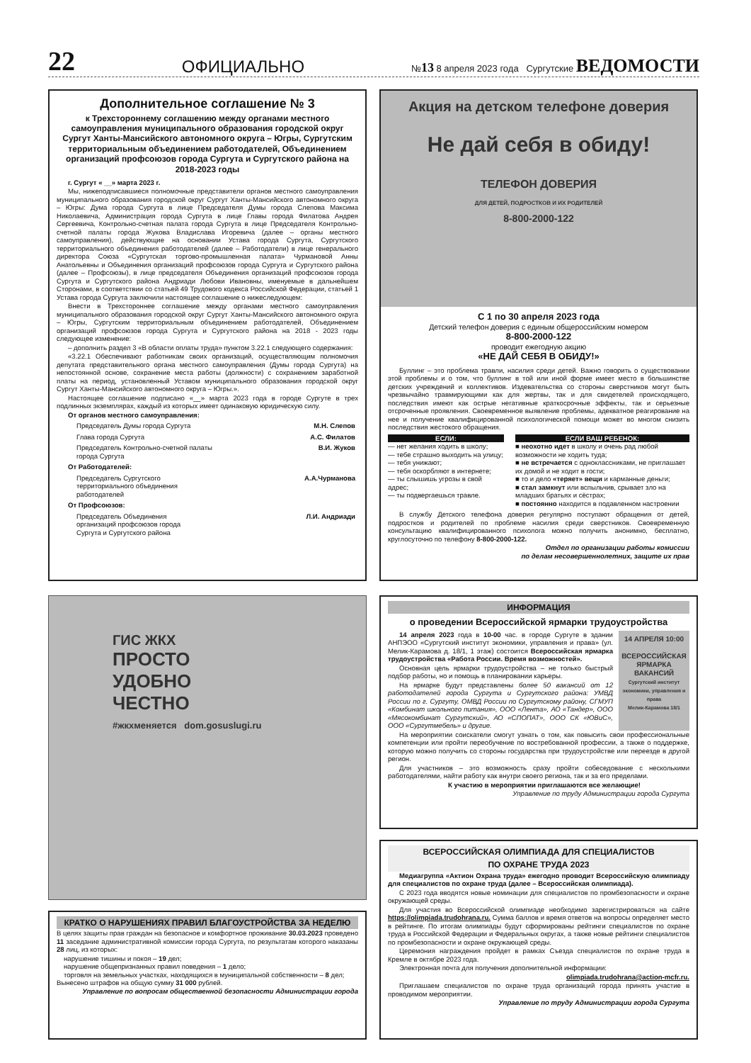22 ОФИЦИАЛЬНО №13 8 апреля 2023 года Сургутские ВЕДОМОСТИ
Дополнительное соглашение № 3
к Трехстороннему соглашению между органами местного самоуправления муниципального образования городской округ Сургут Ханты-Мансийского автономного округа – Югры, Сургутским территориальным объединением работодателей, Объединением организаций профсоюзов города Сургута и Сургутского района на 2018-2023 годы
г. Сургут « __» марта 2023 г.
Мы, нижеподписавшиеся полномочные представители органов местного самоуправления муниципального образования городской округ Сургут Ханты-Мансийского автономного округа – Югры: Дума города Сургута в лице Председателя Думы города Слепова Максима Николаевича, Администрация города Сургута в лице Главы города Филатова Андрея Сергеевича, Контрольно-счетная палата города Сургута в лице Председателя Контрольно-счетной палаты города Жукова Владислава Игоревича (далее – органы местного самоуправления), действующие на основании Устава города Сургута, Сургутского территориального объединения работодателей (далее – Работодатели) в лице генерального директора Союза «Сургутская торгово-промышленная палата» Чурмановой Анны Анатольевны и Объединения организаций профсоюзов города Сургута и Сургутского района (далее – Профсоюзы), в лице председателя Объединения организаций профсоюзов города Сургута и Сургутского района Андриади Любови Ивановны, именуемые в дальнейшем Сторонами, в соответствии со статьей 49 Трудового кодекса Российской Федерации, статьей 1 Устава города Сургута заключили настоящее соглашение о нижеследующем:
Внести в Трехстороннее соглашение между органами местного самоуправления муниципального образования городской округ Сургут Ханты-Мансийского автономного округа – Югры, Сургутским территориальным объединением работодателей, Объединением организаций профсоюзов города Сургута и Сургутского района на 2018 - 2023 годы следующее изменение:
– дополнить раздел 3 «В области оплаты труда» пунктом 3.22.1 следующего содержания:
«3.22.1 Обеспечивают работникам своих организаций, осуществляющим полномочия депутата представительного органа местного самоуправления (Думы города Сургута) на непостоянной основе, сохранение места работы (должности) с сохранением заработной платы на период, установленный Уставом муниципального образования городской округ Сургут Ханты-Мансийского автономного округа – Югры.».
Настоящее соглашение подписано «__» марта 2023 года в городе Сургуте в трех подлинных экземплярах, каждый из которых имеет одинаковую юридическую силу.
От органов местного самоуправления:
Председатель Думы города Сургута М.Н. Слепов
Глава города Сургута А.С. Филатов
Председатель Контрольно-счетной палаты
города Сургута В.И. Жуков
От Работодателей:
Председатель Сургутского
территориального объединения
работодателей А.А.Чурманова
От Профсоюзов:
Председатель Объединения
организаций профсоюзов города
Сургута и Сургутского района Л.И. Андриади
Акция на детском телефоне доверия
Не дай себя в обиду!
ТЕЛЕФОН ДОВЕРИЯ
ДЛЯ ДЕТЕЙ, ПОДРОСТКОВ И ИХ РОДИТЕЛЕЙ
8-800-2000-122
С 1 по 30 апреля 2023 года
Детский телефон доверия с единым общероссийским номером
8-800-2000-122
проводит ежегодную акцию
«НЕ ДАЙ СЕБЯ В ОБИДУ!»
Буллинг – это проблема травли, насилия среди детей. Важно говорить о существовании этой проблемы и о том, что буллинг в той или иной форме имеет место в большинстве детских учреждений и коллективов. Издевательства со стороны сверстников могут быть чрезвычайно травмирующими как для жертвы, так и для свидетелей происходящего, последствия имеют как острые негативные краткосрочные эффекты, так и серьезные отсроченные проявления. Своевременное выявление проблемы, адекватное реагирование на нее и получение квалифицированной психологической помощи может во многом снизить последствия жестокого обращения.
ЕСЛИ:
— нет желания ходить в школу;
— тебе страшно выходить на улицу;
— тебя унижают;
— тебя оскорбляют в интернете;
— ты слышишь угрозы в свой адрес;
— ты подвергаешься травле.
ЕСЛИ ВАШ РЕБЕНОК:
■ неохотно идет в школу и очень рад любой возможности не ходить туда;
■ не встречается с одноклассниками, не приглашает их домой и не ходит в гости;
■ то и дело «теряет» вещи и карманные деньги;
■ стал замкнут или вспыльчив, срывает зло на младших братьях и сёстрах;
■ постоянно находится в подавленном настроении
В службу Детского телефона доверия регулярно поступают обращения от детей, подростков и родителей по проблеме насилия среди сверстников. Своевременную консультацию квалифицированного психолога можно получить анонимно, бесплатно, круглосуточно по телефону 8-800-2000-122.
Отдел по организации работы комиссии
по делам несовершеннолетних, защите их прав
ГИС ЖКХ
ПРОСТО
УДОБНО
ЧЕСТНО
#жкхменяется dom.gosuslugi.ru
КРАТКО О НАРУШЕНИЯХ ПРАВИЛ БЛАГОУСТРОЙСТВА ЗА НЕДЕЛЮ
В целях защиты прав граждан на безопасное и комфортное проживание 30.03.2023 проведено 11 заседание административной комиссии города Сургута, по результатам которого наказаны 28 лиц, из которых:
нарушение тишины и покоя – 19 дел;
нарушение общепризнанных правил поведения – 1 дело;
торговля на земельных участках, находящихся в муниципальной собственности – 8 дел;
Вынесено штрафов на общую сумму 31 000 рублей.
Управление по вопросам общественной безопасности Администрации города
ИНФОРМАЦИЯ
о проведении Всероссийской ярмарки трудоустройства
14 апреля 2023 года в 10-00 час. в городе Сургуте в здании АНПЭОО «Сургутский институт экономики, управления и права» (ул. Мелик-Карамова д. 18/1, 1 этаж) состоится Всероссийская ярмарка трудоустройства «Работа России. Время возможностей».
Основная цель ярмарки трудоустройства – не только быстрый подбор работы, но и помощь в планировании карьеры.
На ярмарке будут представлены более 50 вакансий от 12 работодателей города Сургута и Сургутского района: УМВД России по г. Сургуту, ОМВД России по Сургутскому району, СГМУП «Комбинат школьного питания», ООО «Лента», АО «Тандер», ООО «Мясокомбинат Сургутский», АО «СПОПАТ», ООО СК «ЮВиС», ООО «Сургутмебель» и другие.
14 АПРЕЛЯ 10:00
ВСЕРОССИЙСКАЯ ЯРМАРКА ВАКАНСИЙ
Сургутский институт экономики, управления и права
Мелик-Карамова 18/1
На мероприятии соискатели смогут узнать о том, как повысить свои профессиональные компетенции или пройти переобучение по востребованной профессии, а также о поддержке, которую можно получить со стороны государства при трудоустройстве или переезде в другой регион.
Для участников – это возможность сразу пройти собеседование с несколькими работодателями, найти работу как внутри своего региона, так и за его пределами.
К участию в мероприятии приглашаются все желающие!
Управление по труду Администрации города Сургута
ВСЕРОССИЙСКАЯ ОЛИМПИАДА ДЛЯ СПЕЦИАЛИСТОВ
ПО ОХРАНЕ ТРУДА 2023
Медиагруппа «Актион Охрана труда» ежегодно проводит Всероссийскую олимпиаду для специалистов по охране труда (далее – Всероссийская олимпиада).
С 2023 года вводятся новые номинации для специалистов по промбезопасности и охране окружающей среды.
Для участия во Всероссийской олимпиаде необходимо зарегистрироваться на сайте https://olimpiada.trudohrana.ru. Сумма баллов и время ответов на вопросы определяет место в рейтинге. По итогам олимпиады будут сформированы рейтинги специалистов по охране труда в Российской Федерации и Федеральных округах, а также новые рейтинги специалистов по промбезопасности и охране окружающей среды.
Церемония награждения пройдет в рамках Съезда специалистов по охране труда в Кремле в октябре 2023 года.
Электронная почта для получения дополнительной информации:
olimpiada.trudohrana@action-mcfr.ru.
Приглашаем специалистов по охране труда организаций города принять участие в проводимом мероприятии.
Управление по труду Администрации города Сургута